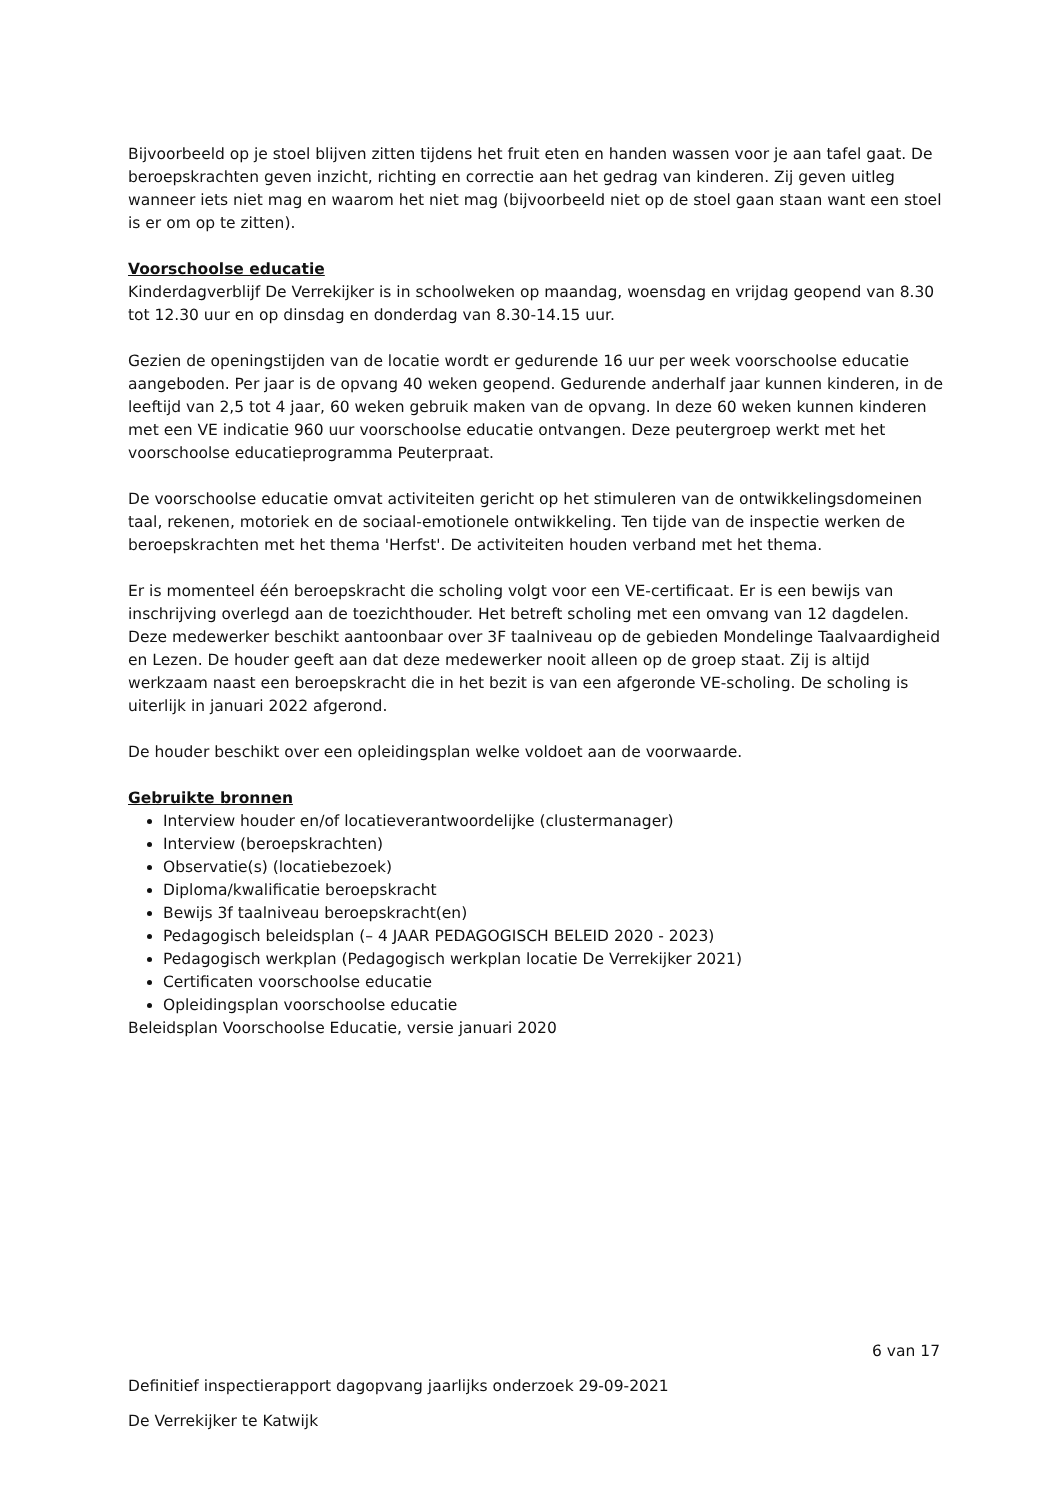Bijvoorbeeld op je stoel blijven zitten tijdens het fruit eten en handen wassen voor je aan tafel gaat. De beroepskrachten geven inzicht, richting en correctie aan het gedrag van kinderen. Zij geven uitleg wanneer iets niet mag en waarom het niet mag (bijvoorbeeld niet op de stoel gaan staan want een stoel is er om op te zitten).
Voorschoolse educatie
Kinderdagverblijf De Verrekijker is in schoolweken op maandag, woensdag en vrijdag geopend van 8.30 tot 12.30 uur en op dinsdag en donderdag van 8.30-14.15 uur.
Gezien de openingstijden van de locatie wordt er gedurende 16 uur per week voorschoolse educatie aangeboden. Per jaar is de opvang 40 weken geopend. Gedurende anderhalf jaar kunnen kinderen, in de leeftijd van 2,5 tot 4 jaar, 60 weken gebruik maken van de opvang. In deze 60 weken kunnen kinderen met een VE indicatie 960 uur voorschoolse educatie ontvangen. Deze peutergroep werkt met het voorschoolse educatieprogramma Peuterpraat.
De voorschoolse educatie omvat activiteiten gericht op het stimuleren van de ontwikkelingsdomeinen taal, rekenen, motoriek en de sociaal-emotionele ontwikkeling. Ten tijde van de inspectie werken de beroepskrachten met het thema 'Herfst'. De activiteiten houden verband met het thema.
Er is momenteel één beroepskracht die scholing volgt voor een VE-certificaat. Er is een bewijs van inschrijving overlegd aan de toezichthouder. Het betreft scholing met een omvang van 12 dagdelen. Deze medewerker beschikt aantoonbaar over 3F taalniveau op de gebieden Mondelinge Taalvaardigheid en Lezen. De houder geeft aan dat deze medewerker nooit alleen op de groep staat. Zij is altijd werkzaam naast een beroepskracht die in het bezit is van een afgeronde VE-scholing. De scholing is uiterlijk in januari 2022 afgerond.
De houder beschikt over een opleidingsplan welke voldoet aan de voorwaarde.
Gebruikte bronnen
Interview houder en/of locatieverantwoordelijke (clustermanager)
Interview (beroepskrachten)
Observatie(s) (locatiebezoek)
Diploma/kwalificatie beroepskracht
Bewijs 3f taalniveau beroepskracht(en)
Pedagogisch beleidsplan (– 4 JAAR PEDAGOGISCH BELEID 2020 - 2023)
Pedagogisch werkplan (Pedagogisch werkplan locatie De Verrekijker 2021)
Certificaten voorschoolse educatie
Opleidingsplan voorschoolse educatie
Beleidsplan Voorschoolse Educatie, versie januari 2020
6 van 17
Definitief inspectierapport dagopvang jaarlijks onderzoek 29-09-2021
De Verrekijker te Katwijk